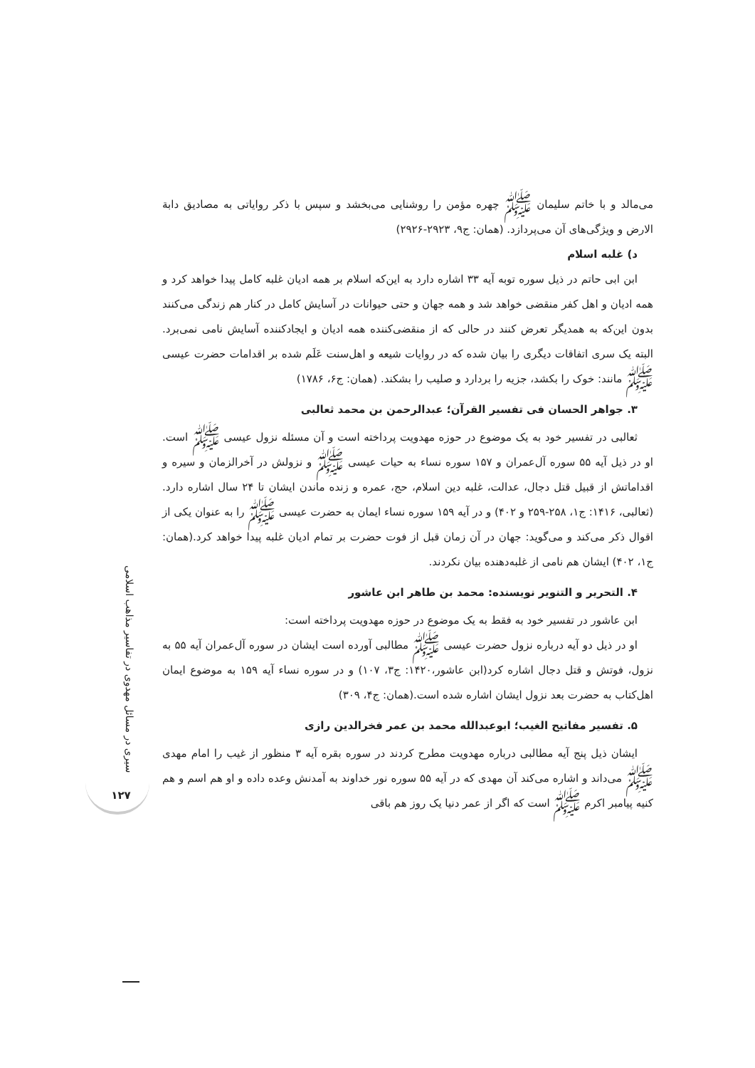سیری در مسائل مهدوی در تفاسیر مذاهب اسلامی
۱۲۷
می‌مالد و با خاتم سلیمان ﷺ چهره مؤمن را روشنایی می‌بخشد و سپس با ذکر روایاتی به مصادیق دابة الارض و ویژگی‌های آن می‌پردازد. (همان: ج۹، ۲۹۲۳-۲۹۲۶)
د) غلبه اسلام
ابن ابی حاتم در ذیل سوره توبه آیه ۳۳ اشاره دارد به این‌که اسلام بر همه ادیان غلبه کامل پیدا خواهد کرد و همه ادیان و اهل کفر منقضی خواهد شد و همه جهان و حتی حیوانات در آسایش کامل در کنار هم زندگی می‌کنند بدون این‌که به همدیگر تعرض کنند در حالی که از منقضی‌کننده همه ادیان و ایجادکننده آسایش نامی نمی‌برد. البته یک سری اتفاقات دیگری را بیان شده که در روایات شیعه و اهل‌سنت عَلَم شده بر اقدامات حضرت عیسی ﷺ مانند: خوک را بکشد، جزیه را بردارد و صلیب را بشکند. (همان: ج۶، ۱۷۸۶)
۳. جواهر الحسان فی تفسیر القرآن؛ عبدالرحمن بن محمد ثعالبی
ثعالبی در تفسیر خود به یک موضوع در حوزه مهدویت پرداخته است و آن مسئله نزول عیسی ﷺ است. او در ذیل آیه ۵۵ سوره آل‌عمران و ۱۵۷ سوره نساء به حیات عیسی ﷺ و نزولش در آخرالزمان و سیره و اقداماتش از قبیل قتل دجال، عدالت، غلبه دین اسلام، حج، عمره و زنده ماندن ایشان تا ۲۴ سال اشاره دارد.(ثعالبی، ۱۴۱۶: ج۱، ۲۵۸-۲۵۹ و ۴۰۲) و در آیه ۱۵۹ سوره نساء ایمان به حضرت عیسی ﷺ را به عنوان یکی از اقوال ذکر می‌کند و می‌گوید: جهان در آن زمان قبل از فوت حضرت بر تمام ادیان غلبه پیدا خواهد کرد.(همان: ج۱، ۴۰۲) ایشان هم نامی از غلبه‌دهنده بیان نکردند.
۴. التحریر و التنویر نویسنده: محمد بن طاهر ابن عاشور
ابن عاشور در تفسیر خود به فقط به یک موضوع در حوزه مهدویت پرداخته است:
او در ذیل دو آیه درباره نزول حضرت عیسی ﷺ مطالبی آورده است ایشان در سوره آل‌عمران آیه ۵۵ به نزول، فوتش و قتل دجال اشاره کرد(ابن عاشور،۱۴۲۰: ج۳، ۱۰۷) و در سوره نساء آیه ۱۵۹ به موضوع ایمان اهل‌کتاب به حضرت بعد نزول ایشان اشاره شده است.(همان: ج۴، ۳۰۹)
۵. تفسیر مفاتیح الغیب؛ ابوعبدالله محمد بن عمر فخرالدین رازی
ایشان ذیل پنج آیه مطالبی درباره مهدویت مطرح کردند در سوره بقره آیه ۳ منظور از غیب را امام مهدی ﷺ می‌داند و اشاره می‌کند آن مهدی که در آیه ۵۵ سوره نور خداوند به آمدنش وعده داده و او هم اسم و هم کنیه پیامبر اکرم ﷺ است که اگر از عمر دنیا یک روز هم باقی